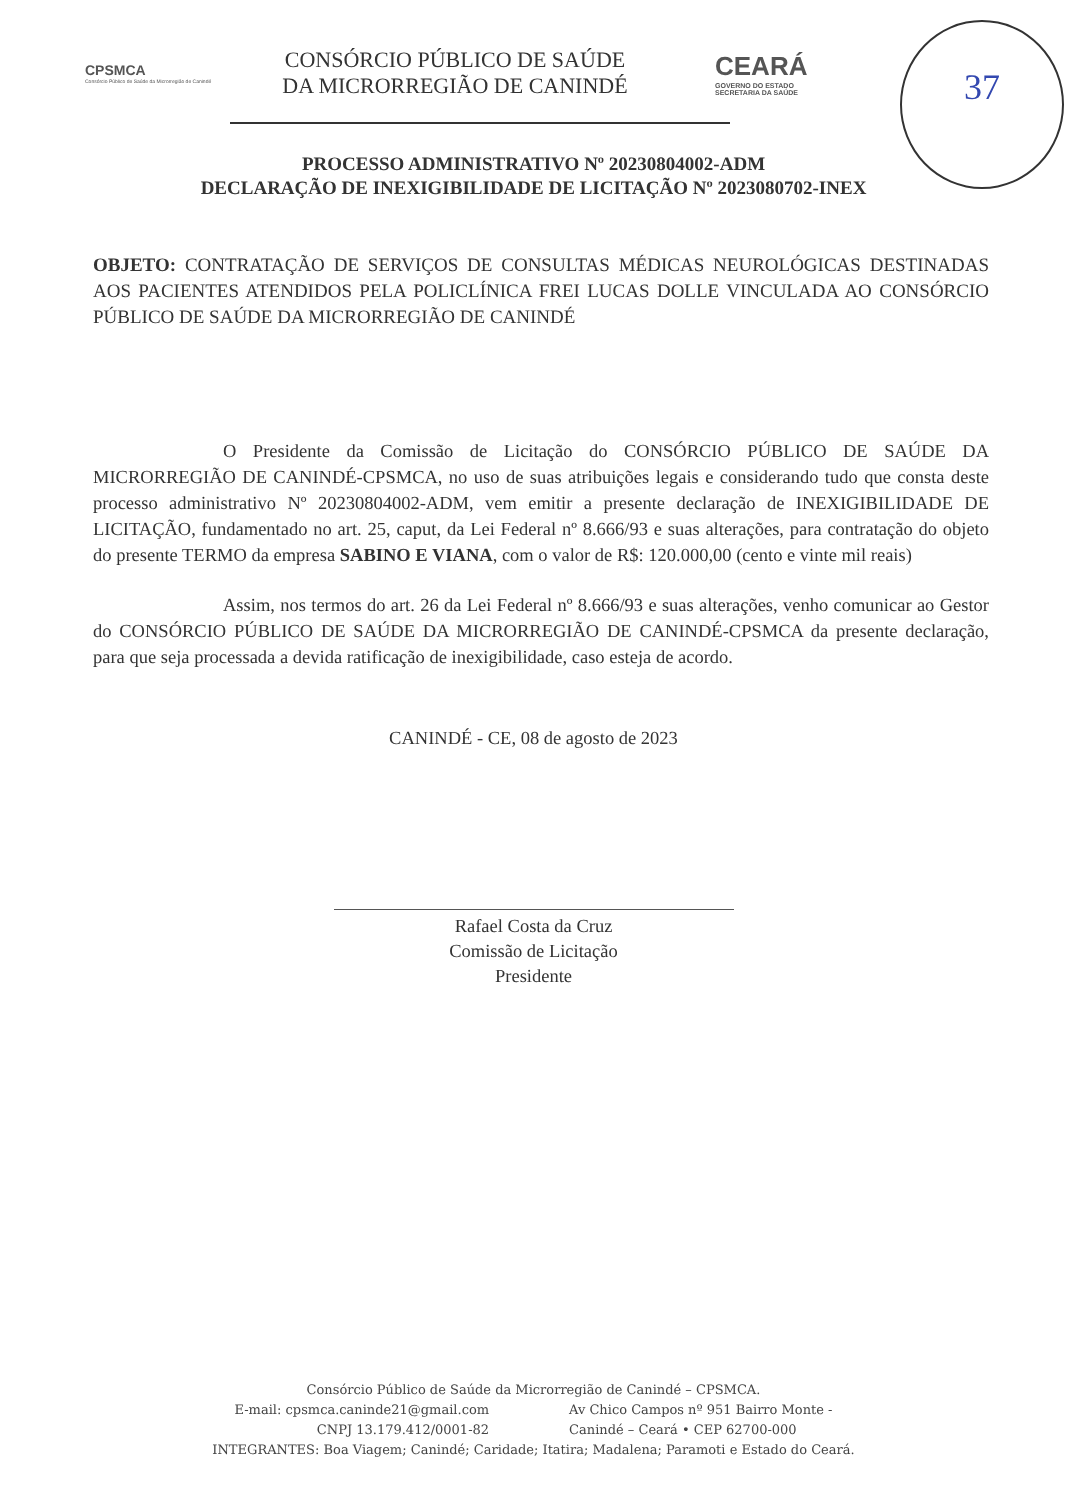CPSMCA
Consórcio Público de Saúde da Microrregião de Canindé
CONSÓRCIO PÚBLICO DE SAÚDE
DA MICRORREGIÃO DE CANINDÉ
CEARÁ
GOVERNO DO ESTADO
SECRETARIA DA SAÚDE
37
PROCESSO ADMINISTRATIVO Nº 20230804002-ADM
DECLARAÇÃO DE INEXIGIBILIDADE DE LICITAÇÃO Nº 2023080702-INEX
OBJETO: CONTRATAÇÃO DE SERVIÇOS DE CONSULTAS MÉDICAS NEUROLÓGICAS DESTINADAS AOS PACIENTES ATENDIDOS PELA POLICLÍNICA FREI LUCAS DOLLE VINCULADA AO CONSÓRCIO PÚBLICO DE SAÚDE DA MICRORREGIÃO DE CANINDÉ
O Presidente da Comissão de Licitação do CONSÓRCIO PÚBLICO DE SAÚDE DA MICRORREGIÃO DE CANINDÉ-CPSMCA, no uso de suas atribuições legais e considerando tudo que consta deste processo administrativo Nº 20230804002-ADM, vem emitir a presente declaração de INEXIGIBILIDADE DE LICITAÇÃO, fundamentado no art. 25, caput, da Lei Federal nº 8.666/93 e suas alterações, para contratação do objeto do presente TERMO da empresa SABINO E VIANA, com o valor de R$: 120.000,00 (cento e vinte mil reais)
Assim, nos termos do art. 26 da Lei Federal nº 8.666/93 e suas alterações, venho comunicar ao Gestor do CONSÓRCIO PÚBLICO DE SAÚDE DA MICRORREGIÃO DE CANINDÉ-CPSMCA da presente declaração, para que seja processada a devida ratificação de inexigibilidade, caso esteja de acordo.
CANINDÉ - CE, 08 de agosto de 2023
Rafael Costa da Cruz
Comissão de Licitação
Presidente
Consórcio Público de Saúde da Microrregião de Canindé – CPSMCA.
E-mail: cpsmca.caninde21@gmail.com
CNPJ 13.179.412/0001-82
Av Chico Campos nº 951 Bairro Monte -
Canindé – Ceará • CEP 62700-000
INTEGRANTES: Boa Viagem; Canindé; Caridade; Itatira; Madalena; Paramoti e Estado do Ceará.